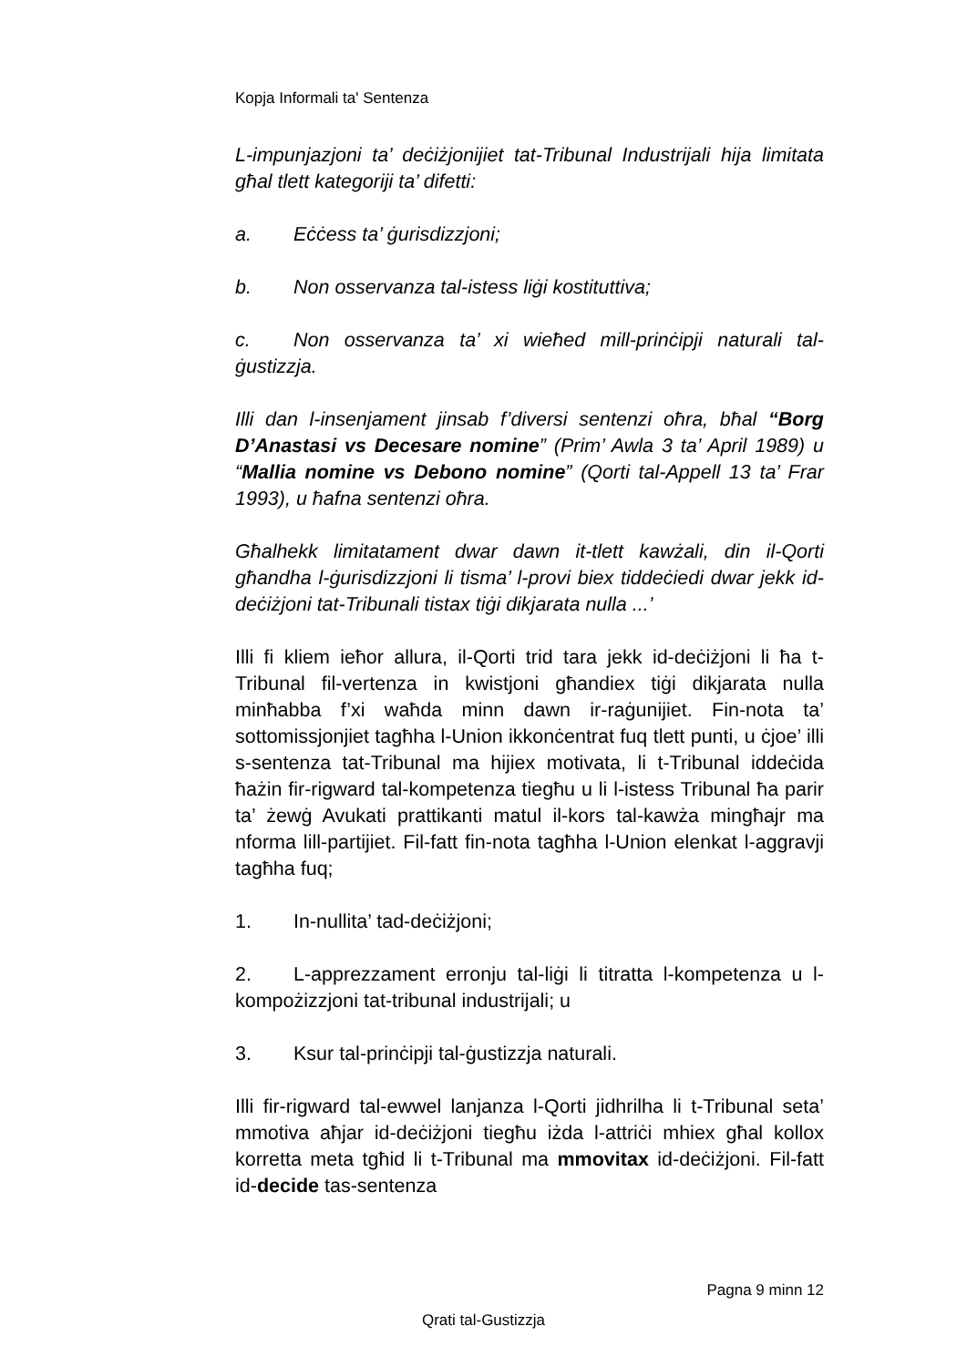Kopja Informali ta' Sentenza
L-impunjazjoni ta’ deċiżjonijiet tat-Tribunal Industrijali hija limitata għal tlett kategoriji ta’ difetti:
a. Eċċess ta’ ġurisdizzjoni;
b. Non osservanza tal-istess liġi kostituttiva;
c. Non osservanza ta’ xi wieħed mill-prinċipji naturali tal-ġustizzja.
Illi dan l-insenjament jinsab f’diversi sentenzi oħra, bħal “Borg D’Anastasi vs Decesare nomine” (Prim’ Awla 3 ta’ April 1989) u “Mallia nomine vs Debono nomine” (Qorti tal-Appell 13 ta’ Frar 1993), u ħafna sentenzi oħra.
Għalhekk limitatament dwar dawn it-tlett kawżali, din il-Qorti għandha l-ġurisdizzjoni li tisma’ l-provi biex tiddeċiedi dwar jekk id-deċiżjoni tat-Tribunali tistax tiġi dikjarata nulla ...’
Illi fi kliem ieħor allura, il-Qorti trid tara jekk id-deċiżjoni li ħa t-Tribunal fil-vertenza in kwistjoni għandiex tiġi dikjarata nulla minħabba f’xi waħda minn dawn ir-raġunijiet. Fin-nota ta’ sottomissjonjiet tagħha l-Union ikkonċentrat fuq tlett punti, u ċjoe’ illi s-sentenza tat-Tribunal ma hijiex motivata, li t-Tribunal iddeċida ħażin fir-rigward tal-kompetenza tiegħu u li l-istess Tribunal ħa parir ta’ żewġ Avukati prattikanti matul il-kors tal-kawża mingħajr ma nforma lill-partijiet. Fil-fatt fin-nota tagħha l-Union elenkat l-aggravji tagħha fuq;
1. In-nullita’ tad-deċiżjoni;
2. L-apprezzament erronju tal-liġi li titratta l-kompetenza u l-kompożizzjoni tat-tribunal industrijali; u
3. Ksur tal-prinċipji tal-ġustizzja naturali.
Illi fir-rigward tal-ewwel lanjanza l-Qorti jidhrilha li t-Tribunal seta’ mmotiva aħjar id-deċiżjoni tiegħu iżda l-attriċi mhiex għal kollox korretta meta tgħid li t-Tribunal ma mmovitax id-deċiżjoni. Fil-fatt id-decide tas-sentenza
Pagna 9 minn 12
Qrati tal-Gustizzja